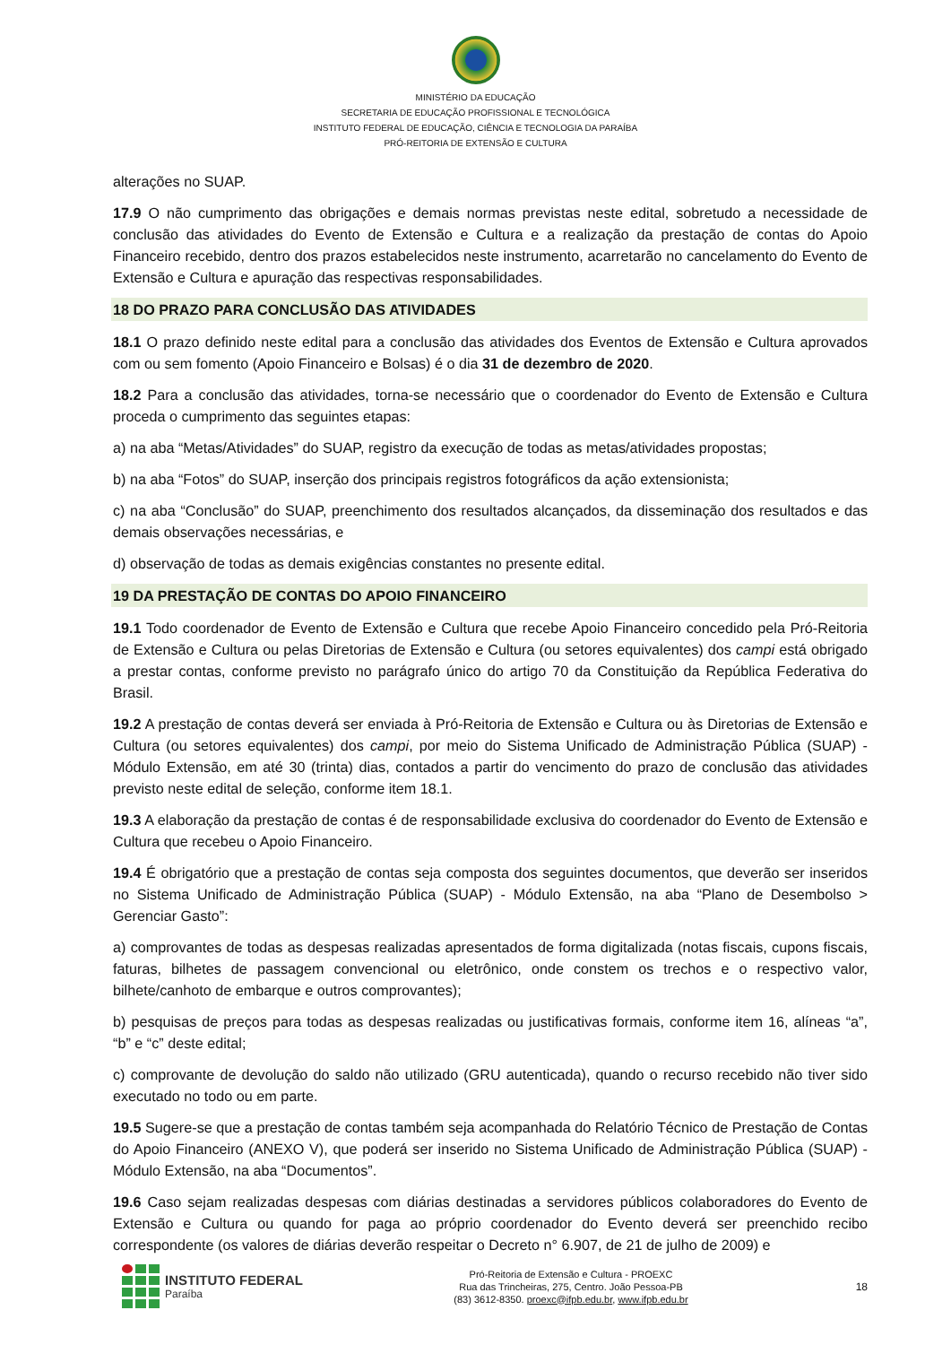MINISTÉRIO DA EDUCAÇÃO
SECRETARIA DE EDUCAÇÃO PROFISSIONAL E TECNOLÓGICA
INSTITUTO FEDERAL DE EDUCAÇÃO, CIÊNCIA E TECNOLOGIA DA PARAÍBA
PRÓ-REITORIA DE EXTENSÃO E CULTURA
alterações no SUAP.
17.9 O não cumprimento das obrigações e demais normas previstas neste edital, sobretudo a necessidade de conclusão das atividades do Evento de Extensão e Cultura e a realização da prestação de contas do Apoio Financeiro recebido, dentro dos prazos estabelecidos neste instrumento, acarretarão no cancelamento do Evento de Extensão e Cultura e apuração das respectivas responsabilidades.
18 DO PRAZO PARA CONCLUSÃO DAS ATIVIDADES
18.1 O prazo definido neste edital para a conclusão das atividades dos Eventos de Extensão e Cultura aprovados com ou sem fomento (Apoio Financeiro e Bolsas) é o dia 31 de dezembro de 2020.
18.2 Para a conclusão das atividades, torna-se necessário que o coordenador do Evento de Extensão e Cultura proceda o cumprimento das seguintes etapas:
a) na aba “Metas/Atividades” do SUAP, registro da execução de todas as metas/atividades propostas;
b) na aba “Fotos” do SUAP, inserção dos principais registros fotográficos da ação extensionista;
c) na aba “Conclusão” do SUAP, preenchimento dos resultados alcançados, da disseminação dos resultados e das demais observações necessárias, e
d) observação de todas as demais exigências constantes no presente edital.
19 DA PRESTAÇÃO DE CONTAS DO APOIO FINANCEIRO
19.1 Todo coordenador de Evento de Extensão e Cultura que recebe Apoio Financeiro concedido pela Pró-Reitoria de Extensão e Cultura ou pelas Diretorias de Extensão e Cultura (ou setores equivalentes) dos campi está obrigado a prestar contas, conforme previsto no parágrafo único do artigo 70 da Constituição da República Federativa do Brasil.
19.2 A prestação de contas deverá ser enviada à Pró-Reitoria de Extensão e Cultura ou às Diretorias de Extensão e Cultura (ou setores equivalentes) dos campi, por meio do Sistema Unificado de Administração Pública (SUAP) - Módulo Extensão, em até 30 (trinta) dias, contados a partir do vencimento do prazo de conclusão das atividades previsto neste edital de seleção, conforme item 18.1.
19.3 A elaboração da prestação de contas é de responsabilidade exclusiva do coordenador do Evento de Extensão e Cultura que recebeu o Apoio Financeiro.
19.4 É obrigatório que a prestação de contas seja composta dos seguintes documentos, que deverão ser inseridos no Sistema Unificado de Administração Pública (SUAP) - Módulo Extensão, na aba “Plano de Desembolso > Gerenciar Gasto”:
a) comprovantes de todas as despesas realizadas apresentados de forma digitalizada (notas fiscais, cupons fiscais, faturas, bilhetes de passagem convencional ou eletrônico, onde constem os trechos e o respectivo valor, bilhete/canhoto de embarque e outros comprovantes);
b) pesquisas de preços para todas as despesas realizadas ou justificativas formais, conforme item 16, alíneas “a”, “b” e “c” deste edital;
c) comprovante de devolução do saldo não utilizado (GRU autenticada), quando o recurso recebido não tiver sido executado no todo ou em parte.
19.5 Sugere-se que a prestação de contas também seja acompanhada do Relatório Técnico de Prestação de Contas do Apoio Financeiro (ANEXO V), que poderá ser inserido no Sistema Unificado de Administração Pública (SUAP) - Módulo Extensão, na aba “Documentos”.
19.6 Caso sejam realizadas despesas com diárias destinadas a servidores públicos colaboradores do Evento de Extensão e Cultura ou quando for paga ao próprio coordenador do Evento deverá ser preenchido recibo correspondente (os valores de diárias deverão respeitar o Decreto n° 6.907, de 21 de julho de 2009) e
INSTITUTO FEDERAL
Paraíba
Pró-Reitoria de Extensão e Cultura - PROEXC
Rua das Trincheiras, 275, Centro. João Pessoa-PB
(83) 3612-8350. proexc@ifpb.edu.br, www.ifpb.edu.br
18